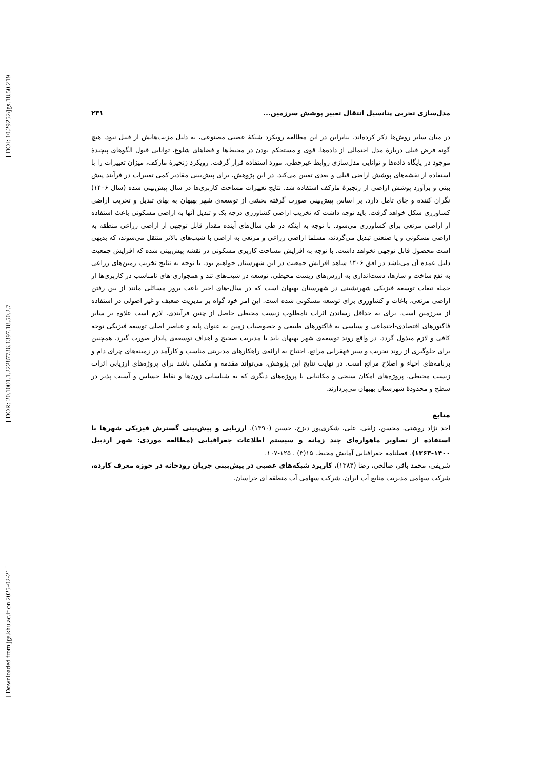[ DOI: 10.29252/jgs.18.50.219 ]
[ DOR: 20.1001.1.22287736.1397.18.50.2.7 ]
[ Downloaded from jgs.khu.ac.ir on 2025-02-21 ]
مدل‌سازی تجربی پتانسیل انتقال تغییر پوشش سرزمین... ۲۳۱
در میان سایر روش‌ها ذکر کرده‌اند. بنابراین در این مطالعه رویکرد شبکهٔ عصبی مصنوعی، به دلیل مزیت‌هایش از قبیل نبود، هیچ گونه فرض قبلی دربارهٔ مدل احتمالی از داده‌ها، قوی و مستحکم بودن در محیط‌ها و فضاهای شلوغ، توانایی قبول الگوهای پیچیدهٔ موجود در پایگاه داده‌ها و توانایی مدل‌سازی روابط غیرخطی، مورد استفاده قرار گرفت. رویکرد زنجیرهٔ مارکف، میزان تغییرات را با استفاده از نقشه‌های پوشش اراضی قبلی و بعدی تعیین می‌کند. در این پژوهش، برای پیش‌بینی مقادیر کمی تغییرات در فرآیند پیش بینی و برآورد پوشش اراضی از زنجیرهٔ مارکف استفاده شد. نتایج تغییرات مساحت کاربری‌ها در سال پیش‌بینی شده (سال ۱۴۰۶) نگران کننده و جای تامل دارد. بر اساس پیش‌بینی صورت گرفته بخشی از توسعه‌ی شهر بهبهان به بهای تبدیل و تخریب اراضی کشاورزی شکل خواهد گرفت. باید توجه داشت که تخریب اراضی کشاورزی درجه یک و تبدیل آنها به اراضی مسکونی باعث استفاده از اراضی مرتعی برای کشاورزی می‌شود. با توجه به اینکه در طی سال‌های آینده مقدار قابل توجهی از اراضی زراعی منطقه به اراضی مسکونی و یا صنعتی تبدیل می‌گردند، مسلما اراضی زراعی و مرتعی به اراضی با شیب‌های بالاتر منتقل می‌شوند، که بدیهی است محصول قابل توجهی نخواهد داشت. با توجه به افزایش مساحت کاربری مسکونی در نقشه پیش‌بینی شده که افزایش جمعیت دلیل عمده آن می‌باشد در افق ۱۴۰۶ شاهد افزایش جمعیت در این شهرستان خواهیم بود. با توجه به نتایج تخریب زمین‌های زراعی به نفع ساخت و سازها، دست‌اندازی به ارزش‌های زیست محیطی، توسعه در شیب‌های تند و همجواری-های نامناسب در کاربری‌ها از جمله تبعات توسعه فیزیکی شهرنشینی در شهرستان بهبهان است که در سال-های اخیر باعث بروز مسائلی مانند از بین رفتن اراضی مرتعی، باغات و کشاورزی برای توسعه مسکونی شده است. این امر خود گواه بر مدیریت ضعیف و غیر اصولی در استفاده از سرزمین است. برای به حداقل رساندن اثرات نامطلوب زیست محیطی حاصل از چنین فرآیندی، لازم است علاوه بر سایر فاکتورهای اقتصادی-اجتماعی و سیاسی به فاکتورهای طبیعی و خصوصیات زمین به عنوان پایه و عناصر اصلی توسعه فیزیکی توجه کافی و لازم مبذول گردد. در واقع روند توسعه‌ی شهر بهبهان باید با مدیریت صحیح و اهداف توسعه‌ی پایدار صورت گیرد. همچنین برای جلوگیری از روند تخریب و سیر قهقرایی مراتع، احتیاج به ارائه‌ی راهکارهای مدیریتی مناسب و کارآمد در زمینه‌های چرای دام و برنامه‌های احیاء و اصلاح مراتع است. در نهایت نتایج این پژوهش، می‌تواند مقدمه و مکملی باشد برای پروژه‌های ارزیابی اثرات زیست محیطی، پروژه‌های امکان سنجی و مکانیابی یا پروژه‌های دیگری که به شناسایی زون‌ها و نقاط حساس و آسیب پذیر در سطح و محدودهٔ شهرستان بهبهان می‌پردازند.
منابع
احد نژاد روشتی، محسن، زلفی، علی، شکری‌پور دیزج، حسین (۱۳۹۰)، ارزیابی و پیش‌بینی گسترش فیزیکی شهرها با استفاده از تصاویر ماهواره‌ای چند زمانه و سیستم اطلاعات جغرافیایی (مطالعه موردی: شهر اردبیل ۱۴۰۰-۱۳۶۳)، فصلنامه جغرافیایی آمایش محیط، ۱۵(۳) ، ۱۲۵-۱۰۷.
شریفی، محمد باقر، صالحی، رضا (۱۳۸۴)، کاربرد شبکه‌های عصبی در پیش‌بینی جریان رودخانه در حوزه معرف کارده، شرکت سهامی مدیریت منابع آب ایران، شرکت سهامی آب منطقه ای خراسان.